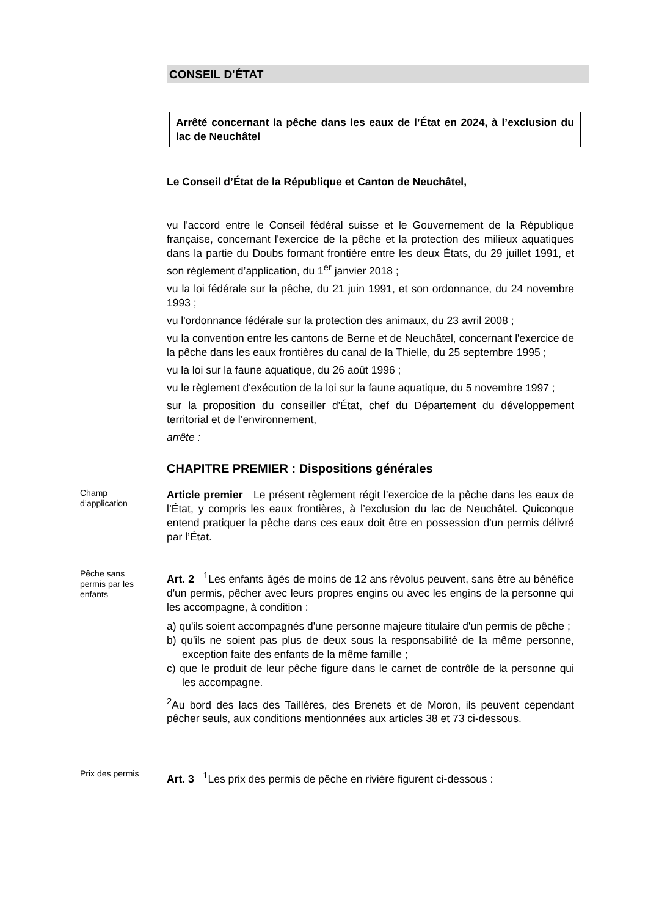CONSEIL D'ÉTAT
Arrêté concernant la pêche dans les eaux de l’État en 2024, à l’exclusion du lac de Neuchâtel
Le Conseil d’État de la République et Canton de Neuchâtel,
vu l'accord entre le Conseil fédéral suisse et le Gouvernement de la République française, concernant l'exercice de la pêche et la protection des milieux aquatiques dans la partie du Doubs formant frontière entre les deux États, du 29 juillet 1991, et son règlement d’application, du 1<sup>er</sup> janvier 2018 ;
vu la loi fédérale sur la pêche, du 21 juin 1991, et son ordonnance, du 24 novembre 1993 ;
vu l'ordonnance fédérale sur la protection des animaux, du 23 avril 2008 ;
vu la convention entre les cantons de Berne et de Neuchâtel, concernant l'exercice de la pêche dans les eaux frontières du canal de la Thielle, du 25 septembre 1995 ;
vu la loi sur la faune aquatique, du 26 août 1996 ;
vu le règlement d'exécution de la loi sur la faune aquatique, du 5 novembre 1997 ;
sur la proposition du conseiller d'État, chef du Département du développement territorial et de l’environnement,
arrête :
CHAPITRE PREMIER : Dispositions générales
Champ
d’application
Article premier Le présent règlement régit l’exercice de la pêche dans les eaux de l’État, y compris les eaux frontières, à l’exclusion du lac de Neuchâtel. Quiconque entend pratiquer la pêche dans ces eaux doit être en possession d'un permis délivré par l’État.
Pêche sans
permis par les
enfants
Art. 2 <sup>1</sup>Les enfants âgés de moins de 12 ans révolus peuvent, sans être au bénéfice d'un permis, pêcher avec leurs propres engins ou avec les engins de la personne qui les accompagne, à condition :
a) qu'ils soient accompagnés d'une personne majeure titulaire d'un permis de pêche ;
b) qu'ils ne soient pas plus de deux sous la responsabilité de la même personne, exception faite des enfants de la même famille ;
c) que le produit de leur pêche figure dans le carnet de contrôle de la personne qui les accompagne.
<sup>2</sup> Au bord des lacs des Taillères, des Brenets et de Moron, ils peuvent cependant pêcher seuls, aux conditions mentionnées aux articles 38 et 73 ci-dessous.
Prix des permis
Art. 3 <sup>1</sup>Les prix des permis de pêche en rivière figurent ci-dessous :